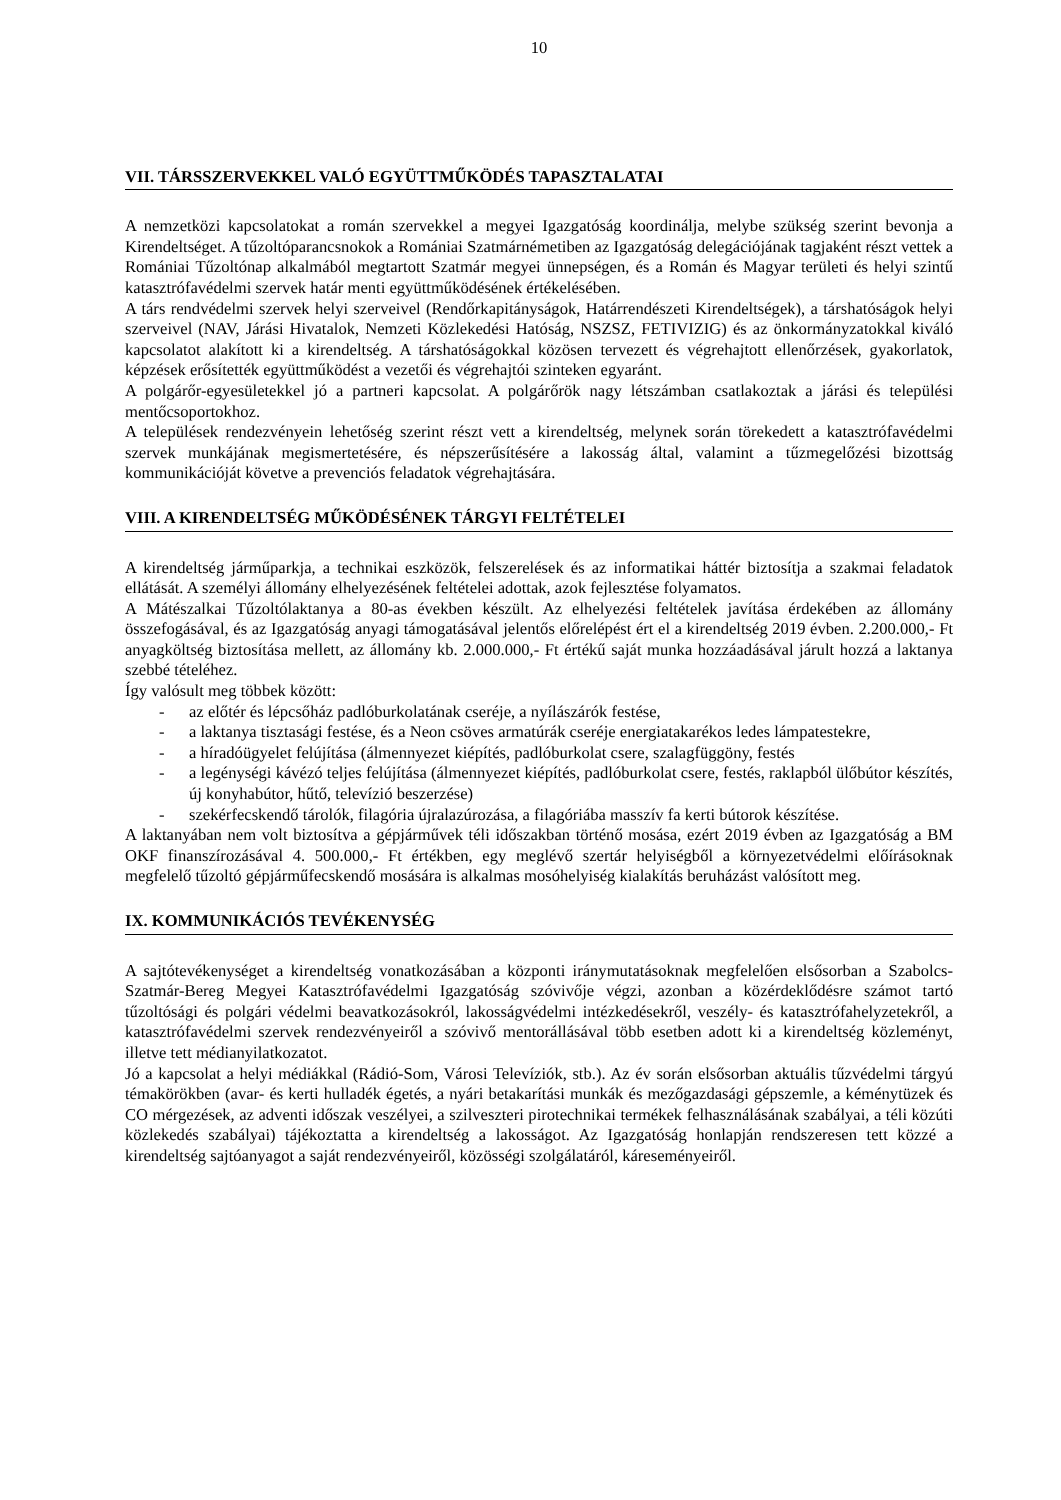10
VII. TÁRSSZERVEKKEL VALÓ EGYÜTTMŰKÖDÉS TAPASZTALATAI
A nemzetközi kapcsolatokat a román szervekkel a megyei Igazgatóság koordinálja, melybe szükség szerint bevonja a Kirendeltséget. A tűzoltóparancsnokok a Romániai Szatmárnémetiben az Igazgatóság delegációjának tagjaként részt vettek a Romániai Tűzoltónap alkalmából megtartott Szatmár megyei ünnepségen, és a Román és Magyar területi és helyi szintű katasztrófavédelmi szervek határ menti együttműködésének értékelésében.
A társ rendvédelmi szervek helyi szerveivel (Rendőrkapitányságok, Határrendészeti Kirendeltségek), a társhatóságok helyi szerveivel (NAV, Járási Hivatalok, Nemzeti Közlekedési Hatóság, NSZSZ, FETIVIZIG) és az önkormányzatokkal kiváló kapcsolatot alakított ki a kirendeltség. A társhatóságokkal közösen tervezett és végrehajtott ellenőrzések, gyakorlatok, képzések erősítették együttműködést a vezetői és végrehajtói szinteken egyaránt.
A polgárőr-egyesületekkel jó a partneri kapcsolat. A polgárőrök nagy létszámban csatlakoztak a járási és települési mentőcsoportokhoz.
A települések rendezvényein lehetőség szerint részt vett a kirendeltség, melynek során törekedett a katasztrófavédelmi szervek munkájának megismertetésére, és népszerűsítésére a lakosság által, valamint a tűzmegelőzési bizottság kommunikációját követve a prevenciós feladatok végrehajtására.
VIII. A KIRENDELTSÉG MŰKÖDÉSÉNEK TÁRGYI FELTÉTELEI
A kirendeltség járműparkja, a technikai eszközök, felszerelések és az informatikai háttér biztosítja a szakmai feladatok ellátását. A személyi állomány elhelyezésének feltételei adottak, azok fejlesztése folyamatos.
A Mátészalkai Tűzoltólaktanya a 80-as években készült. Az elhelyezési feltételek javítása érdekében az állomány összefogásával, és az Igazgatóság anyagi támogatásával jelentős előrelépést ért el a kirendeltség 2019 évben. 2.200.000,- Ft anyagköltség biztosítása mellett, az állomány kb. 2.000.000,- Ft értékű saját munka hozzáadásával járult hozzá a laktanya szebbé tételéhez.
Így valósult meg többek között:
- az előtér és lépcsőház padlóburkolatának cseréje, a nyílászárók festése,
- a laktanya tisztasági festése, és a Neon csöves armatúrák cseréje energiatakarékos ledes lámpatestekre,
- a híradóügyelet felújítása (álmennyezet kiépítés, padlóburkolat csere, szalagfüggöny, festés
- a legénységi kávézó teljes felújítása (álmennyezet kiépítés, padlóburkolat csere, festés, raklapból ülőbútor készítés, új konyhabútor, hűtő, televízió beszerzése)
- szekérfecskendő tárolók, filagória újralazúrozása, a filagóriába masszív fa kerti bútorok készítése.
A laktanyában nem volt biztosítva a gépjárművek téli időszakban történő mosása, ezért 2019 évben az Igazgatóság a BM OKF finanszírozásával 4. 500.000,- Ft értékben, egy meglévő szertár helyiségből a környezetvédelmi előírásoknak megfelelő tűzoltó gépjárműfecskendő mosására is alkalmas mosóhelyiség kialakítás beruházást valósított meg.
IX. KOMMUNIKÁCIÓS TEVÉKENYSÉG
A sajtótevékenységet a kirendeltség vonatkozásában a központi iránymutatásoknak megfelelően elsősorban a Szabolcs-Szatmár-Bereg Megyei Katasztrófavédelmi Igazgatóság szóvivője végzi, azonban a közérdeklődésre számot tartó tűzoltósági és polgári védelmi beavatkozásokról, lakosságvédelmi intézkedésekről, veszély- és katasztrófahelyzetekről, a katasztrófavédelmi szervek rendezvényeiről a szóvivő mentorállásával több esetben adott ki a kirendeltség közleményt, illetve tett médianyilatkozatot.
Jó a kapcsolat a helyi médiákkal (Rádió-Som, Városi Televíziók, stb.). Az év során elsősorban aktuális tűzvédelmi tárgyú témakörökben (avar- és kerti hulladék égetés, a nyári betakarítási munkák és mezőgazdasági gépszemle, a kéménytüzek és CO mérgezések, az adventi időszak veszélyei, a szilveszteri pirotechnikai termékek felhasználásának szabályai, a téli közúti közlekedés szabályai) tájékoztatta a kirendeltség a lakosságot. Az Igazgatóság honlapján rendszeresen tett közzé a kirendeltség sajtóanyagot a saját rendezvényeiről, közösségi szolgálatáról, káreseményeiről.